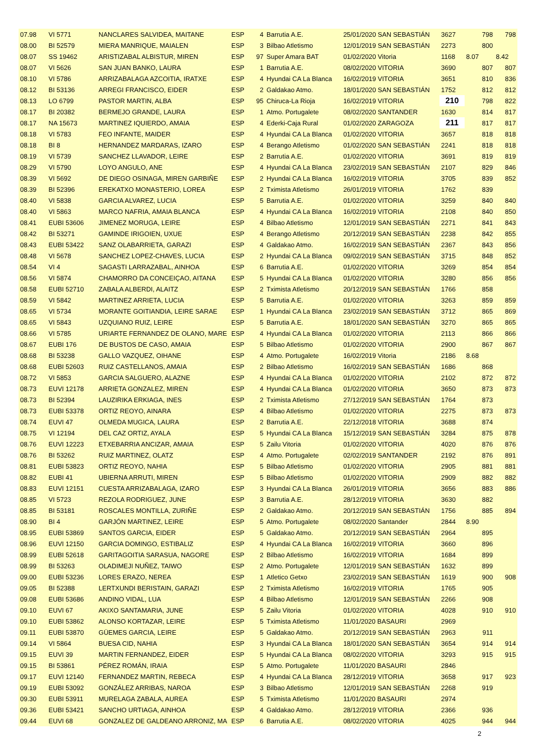| 07.98 | VI 5771 | NANCLARES SALVIDEA, MAITANE | ESP | 4 | Barrutia A.E. | 25/01/2020 SAN SEBASTIÁN | 3627 | 798 | 798 |
| 08.00 | BI 52579 | MIERA MANRIQUE, MAIALEN | ESP | 3 | Bilbao Atletismo | 12/01/2019 SAN SEBASTIÁN | 2273 | 800 | |
| 08.07 | SS 19462 | ARISTIZABAL ALBISTUR, MIREN | ESP | 97 | Super Amara BAT | 01/02/2020 Vitoria | 1168 | 8.07 | 8.42 |
| 08.07 | VI 5626 | SAN JUAN BANKO, LAURA | ESP | 1 | Barrutia A.E. | 08/02/2020 VITORIA | 3690 | 807 | 807 |
| 08.10 | VI 5786 | ARRIZABALAGA AZCOITIA, IRATXE | ESP | 4 | Hyundai CA La Blanca | 16/02/2019 VITORIA | 3651 | 810 | 836 |
| 08.12 | BI 53136 | ARREGI FRANCISCO, EIDER | ESP | 2 | Galdakao Atmo. | 18/01/2020 SAN SEBASTIÁN | 1752 | 812 | 812 |
| 08.13 | LO 6799 | PASTOR MARTIN, ALBA | ESP | 95 | Chiruca-La Rioja | 16/02/2019 VITORIA | 210 | 798 | 822 |
| 08.17 | BI 20382 | BERMEJO GRANDE, LAURA | ESP | 1 | Atmo. Portugalete | 08/02/2020 SANTANDER | 1630 | 814 | 817 |
| 08.17 | NA 15673 | MARTINEZ IQUIERDO, AMAIA | ESP | 4 | Ederki-Caja Rural | 01/02/2020 ZARAGOZA | 211 | 817 | 817 |
| 08.18 | VI 5783 | FEO INFANTE, MAIDER | ESP | 4 | Hyundai CA La Blanca | 01/02/2020 VITORIA | 3657 | 818 | 818 |
| 08.18 | BI 8 | HERNANDEZ MARDARAS, IZARO | ESP | 4 | Berango Atletismo | 01/02/2020 SAN SEBASTIÁN | 2241 | 818 | 818 |
| 08.19 | VI 5739 | SANCHEZ LLAVADOR, LEIRE | ESP | 2 | Barrutia A.E. | 01/02/2020 VITORIA | 3691 | 819 | 819 |
| 08.29 | VI 5790 | LOYO ANGULO, ANE | ESP | 4 | Hyundai CA La Blanca | 23/02/2019 SAN SEBASTIÁN | 2107 | 829 | 846 |
| 08.39 | VI 5692 | DE DIEGO OSINAGA, MIREN GARBIÑE | ESP | 2 | Hyundai CA La Blanca | 16/02/2019 VITORIA | 3705 | 839 | 852 |
| 08.39 | BI 52396 | EREKATXO MONASTERIO, LOREA | ESP | 2 | Tximista Atletismo | 26/01/2019 VITORIA | 1762 | 839 | |
| 08.40 | VI 5838 | GARCIA ALVAREZ, LUCIA | ESP | 5 | Barrutia A.E. | 01/02/2020 VITORIA | 3259 | 840 | 840 |
| 08.40 | VI 5863 | MARCO NAFRIA, AMAIA BLANCA | ESP | 4 | Hyundai CA La Blanca | 16/02/2019 VITORIA | 2108 | 840 | 850 |
| 08.41 | EUBI 53606 | JIMENEZ MORUGA, LEIRE | ESP | 4 | Bilbao Atletismo | 12/01/2019 SAN SEBASTIÁN | 2271 | 841 | 843 |
| 08.42 | BI 53271 | GAMINDE IRIGOIEN, UXUE | ESP | 4 | Berango Atletismo | 20/12/2019 SAN SEBASTIÁN | 2238 | 842 | 855 |
| 08.43 | EUBI 53422 | SANZ OLABARRIETA, GARAZI | ESP | 4 | Galdakao Atmo. | 16/02/2019 SAN SEBASTIÁN | 2367 | 843 | 856 |
| 08.48 | VI 5678 | SANCHEZ LOPEZ-CHAVES, LUCIA | ESP | 2 | Hyundai CA La Blanca | 09/02/2019 SAN SEBASTIÁN | 3715 | 848 | 852 |
| 08.54 | VI 4 | SAGASTI LARRAZABAL, AINHOA | ESP | 6 | Barrutia A.E. | 01/02/2020 VITORIA | 3269 | 854 | 854 |
| 08.56 | VI 5874 | CHAMORRO DA CONCEIÇAO, AITANA | ESP | 5 | Hyundai CA La Blanca | 01/02/2020 VITORIA | 3280 | 856 | 856 |
| 08.58 | EUBI 52710 | ZABALA ALBERDI, ALAITZ | ESP | 2 | Tximista Atletismo | 20/12/2019 SAN SEBASTIÁN | 1766 | 858 | |
| 08.59 | VI 5842 | MARTINEZ ARRIETA, LUCIA | ESP | 5 | Barrutia A.E. | 01/02/2020 VITORIA | 3263 | 859 | 859 |
| 08.65 | VI 5734 | MORANTE GOITIANDIA, LEIRE SARAE | ESP | 1 | Hyundai CA La Blanca | 23/02/2019 SAN SEBASTIÁN | 3712 | 865 | 869 |
| 08.65 | VI 5843 | UZQUIANO RUIZ, LEIRE | ESP | 5 | Barrutia A.E. | 18/01/2020 SAN SEBASTIÁN | 3270 | 865 | 865 |
| 08.66 | VI 5785 | URIARTE FERNANDEZ DE OLANO, MARE | ESP | 4 | Hyundai CA La Blanca | 01/02/2020 VITORIA | 2113 | 866 | 866 |
| 08.67 | EUBI 176 | DE BUSTOS DE CASO, AMAIA | ESP | 5 | Bilbao Atletismo | 01/02/2020 VITORIA | 2900 | 867 | 867 |
| 08.68 | BI 53238 | GALLO VAZQUEZ, OIHANE | ESP | 4 | Atmo. Portugalete | 16/02/2019 Vitoria | 2186 | 8.68 | |
| 08.68 | EUBI 52603 | RUIZ CASTELLANOS, AMAIA | ESP | 2 | Bilbao Atletismo | 16/02/2019 SAN SEBASTIÁN | 1686 | 868 | |
| 08.72 | VI 5853 | GARCIA SALGUERO, ALAZNE | ESP | 4 | Hyundai CA La Blanca | 01/02/2020 VITORIA | 2102 | 872 | 872 |
| 08.73 | EUVI 12178 | ARRIETA GONZALEZ, MIREN | ESP | 4 | Hyundai CA La Blanca | 01/02/2020 VITORIA | 3650 | 873 | 873 |
| 08.73 | BI 52394 | LAUZIRIKA ERKIAGA, INES | ESP | 2 | Tximista Atletismo | 27/12/2019 SAN SEBASTIÁN | 1764 | 873 | |
| 08.73 | EUBI 53378 | ORTIZ REOYO, AINARA | ESP | 4 | Bilbao Atletismo | 01/02/2020 VITORIA | 2275 | 873 | 873 |
| 08.74 | EUVI 47 | OLMEDA MUGICA, LAURA | ESP | 2 | Barrutia A.E. | 22/12/2018 VITORIA | 3688 | 874 | |
| 08.75 | VI 12194 | DEL CAZ ORTIZ, AYALA | ESP | 5 | Hyundai CA La Blanca | 15/12/2019 SAN SEBASTIÁN | 3284 | 875 | 878 |
| 08.76 | EUVI 12223 | ETXEBARRIA ANCIZAR, AMAIA | ESP | 5 | Zailu Vitoria | 01/02/2020 VITORIA | 4020 | 876 | 876 |
| 08.76 | BI 53262 | RUIZ MARTINEZ, OLATZ | ESP | 4 | Atmo. Portugalete | 02/02/2019 SANTANDER | 2192 | 876 | 891 |
| 08.81 | EUBI 53823 | ORTIZ REOYO, NAHIA | ESP | 5 | Bilbao Atletismo | 01/02/2020 VITORIA | 2905 | 881 | 881 |
| 08.82 | EUBI 41 | UBIERNA ARRUTI, MIREN | ESP | 5 | Bilbao Atletismo | 01/02/2020 VITORIA | 2909 | 882 | 882 |
| 08.83 | EUVI 12151 | CUESTA ARRIZABALAGA, IZARO | ESP | 3 | Hyundai CA La Blanca | 26/01/2019 VITORIA | 3656 | 883 | 886 |
| 08.85 | VI 5723 | REZOLA RODRIGUEZ, JUNE | ESP | 3 | Barrutia A.E. | 28/12/2019 VITORIA | 3630 | 882 | |
| 08.85 | BI 53181 | ROSCALES MONTILLA, ZURIÑE | ESP | 2 | Galdakao Atmo. | 20/12/2019 SAN SEBASTIÁN | 1756 | 885 | 894 |
| 08.90 | BI 4 | GARJÓN MARTINEZ, LEIRE | ESP | 5 | Atmo. Portugalete | 08/02/2020 Santander | 2844 | 8.90 | |
| 08.95 | EUBI 53869 | SANTOS GARCIA, EIDER | ESP | 5 | Galdakao Atmo. | 20/12/2019 SAN SEBASTIÁN | 2964 | 895 | |
| 08.96 | EUVI 12150 | GARCIA DOMINGO, ESTIBALIZ | ESP | 4 | Hyundai CA La Blanca | 16/02/2019 VITORIA | 3660 | 896 | |
| 08.99 | EUBI 52618 | GARITAGOITIA SARASUA, NAGORE | ESP | 2 | Bilbao Atletismo | 16/02/2019 VITORIA | 1684 | 899 | |
| 08.99 | BI 53263 | OLADIMEJI NUÑEZ, TAIWO | ESP | 2 | Atmo. Portugalete | 12/01/2019 SAN SEBASTIÁN | 1632 | 899 | |
| 09.00 | EUBI 53236 | LORES ERAZO, NEREA | ESP | 1 | Atletico Getxo | 23/02/2019 SAN SEBASTIÁN | 1619 | 900 | 908 |
| 09.05 | BI 52388 | LERTXUNDI BERISTAIN, GARAZI | ESP | 2 | Tximista Atletismo | 16/02/2019 VITORIA | 1765 | 905 | |
| 09.08 | EUBI 53686 | ANDINO VIDAL, LUA | ESP | 4 | Bilbao Atletismo | 12/01/2019 SAN SEBASTIÁN | 2266 | 908 | |
| 09.10 | EUVI 67 | AKIXO SANTAMARIA, JUNE | ESP | 5 | Zailu Vitoria | 01/02/2020 VITORIA | 4028 | 910 | 910 |
| 09.10 | EUBI 53862 | ALONSO KORTAZAR, LEIRE | ESP | 5 | Tximista Atletismo | 11/01/2020 BASAURI | 2969 | | |
| 09.11 | EUBI 53870 | GÜEMES GARCIA, LEIRE | ESP | 5 | Galdakao Atmo. | 20/12/2019 SAN SEBASTIÁN | 2963 | 911 | |
| 09.14 | VI 5864 | BUESA CID, NAHIA | ESP | 3 | Hyundai CA La Blanca | 18/01/2020 SAN SEBASTIÁN | 3654 | 914 | 914 |
| 09.15 | EUVI 39 | MARTIN FERNANDEZ, EIDER | ESP | 5 | Hyundai CA La Blanca | 08/02/2020 VITORIA | 3293 | 915 | 915 |
| 09.15 | BI 53861 | PÉREZ ROMÁN, IRAIA | ESP | 5 | Atmo. Portugalete | 11/01/2020 BASAURI | 2846 | | |
| 09.17 | EUVI 12140 | FERNANDEZ MARTIN, REBECA | ESP | 4 | Hyundai CA La Blanca | 28/12/2019 VITORIA | 3658 | 917 | 923 |
| 09.19 | EUBI 53092 | GONZÁLEZ ARRIBAS, NAROA | ESP | 3 | Bilbao Atletismo | 12/01/2019 SAN SEBASTIÁN | 2268 | 919 | |
| 09.30 | EUBI 53911 | MURELAGA ZABALA, AUREA | ESP | 5 | Tximista Atletismo | 11/01/2020 BASAURI | 2974 | | |
| 09.36 | EUBI 53421 | SANCHO URTIAGA, AINHOA | ESP | 4 | Galdakao Atmo. | 28/12/2019 VITORIA | 2366 | 936 | |
| 09.44 | EUVI 68 | GONZALEZ DE GALDEANO ARRONIZ, MA | ESP | 6 | Barrutia A.E. | 08/02/2020 VITORIA | 4025 | 944 | 944 |
2